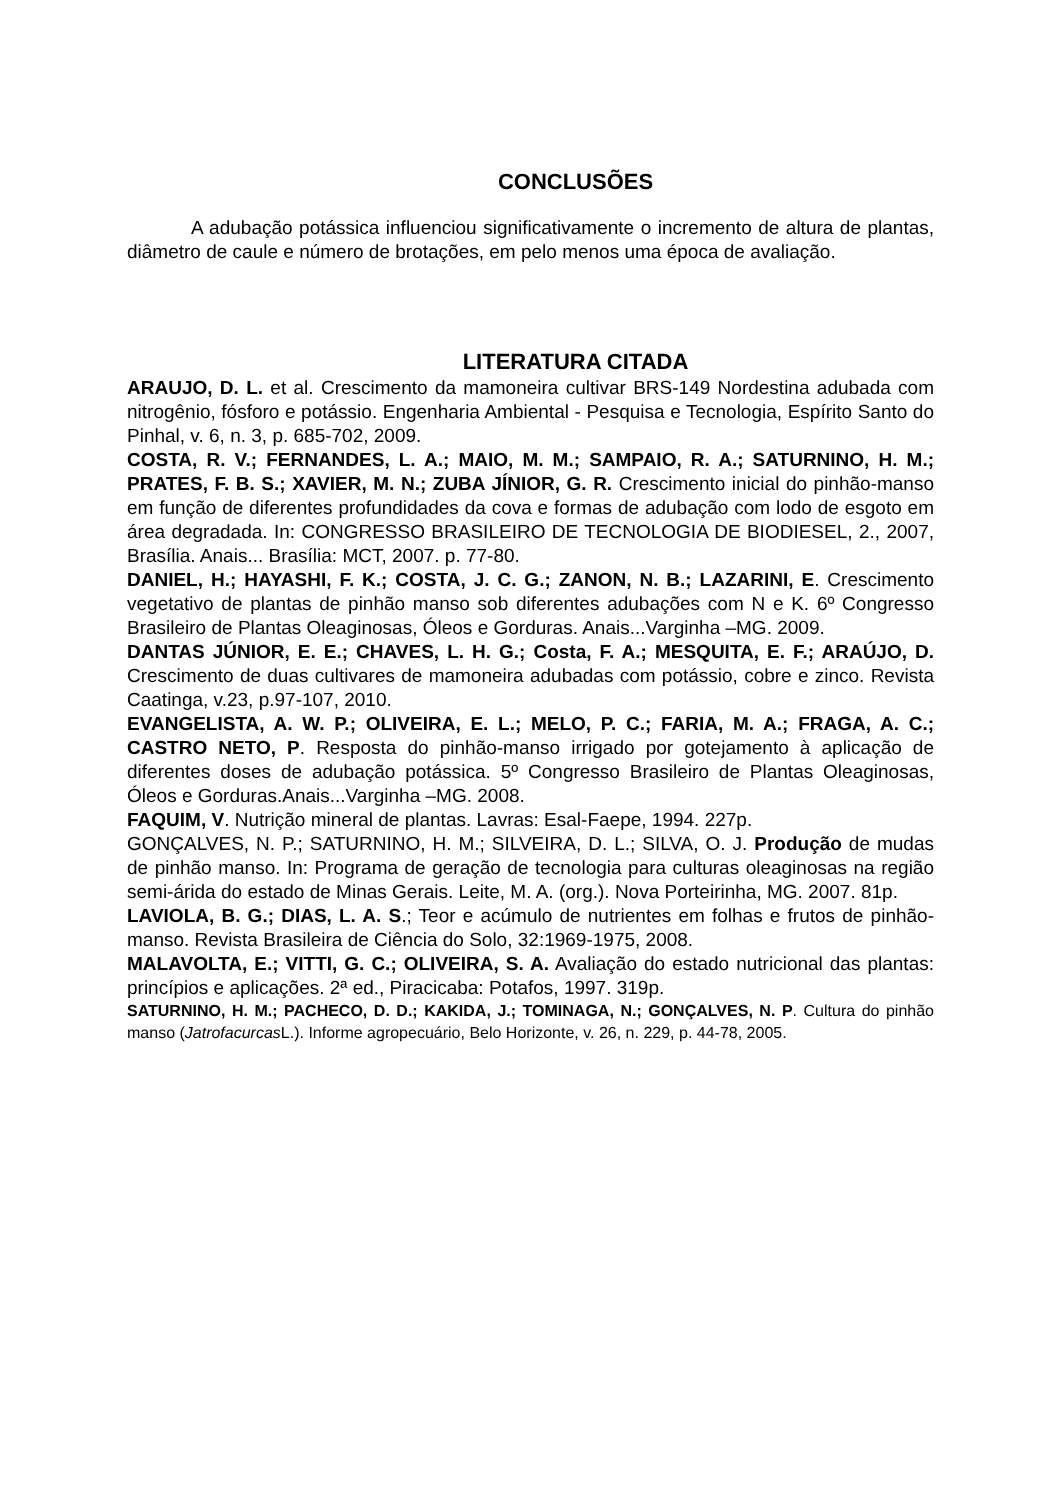CONCLUSÕES
A adubação potássica influenciou significativamente o incremento de altura de plantas, diâmetro de caule e número de brotações, em pelo menos uma época de avaliação.
LITERATURA CITADA
ARAUJO, D. L. et al. Crescimento da mamoneira cultivar BRS-149 Nordestina adubada com nitrogênio, fósforo e potássio. Engenharia Ambiental - Pesquisa e Tecnologia, Espírito Santo do Pinhal, v. 6, n. 3, p. 685-702, 2009.
COSTA, R. V.; FERNANDES, L. A.; MAIO, M. M.; SAMPAIO, R. A.; SATURNINO, H. M.; PRATES, F. B. S.; XAVIER, M. N.; ZUBA JÍNIOR, G. R. Crescimento inicial do pinhão-manso em função de diferentes profundidades da cova e formas de adubação com lodo de esgoto em área degradada. In: CONGRESSO BRASILEIRO DE TECNOLOGIA DE BIODIESEL, 2., 2007, Brasília. Anais... Brasília: MCT, 2007. p. 77-80.
DANIEL, H.; HAYASHI, F. K.; COSTA, J. C. G.; ZANON, N. B.; LAZARINI, E. Crescimento vegetativo de plantas de pinhão manso sob diferentes adubações com N e K. 6º Congresso Brasileiro de Plantas Oleaginosas, Óleos e Gorduras. Anais...Varginha –MG. 2009.
DANTAS JÚNIOR, E. E.; CHAVES, L. H. G.; Costa, F. A.; MESQUITA, E. F.; ARAÚJO, D. Crescimento de duas cultivares de mamoneira adubadas com potássio, cobre e zinco. Revista Caatinga, v.23, p.97-107, 2010.
EVANGELISTA, A. W. P.; OLIVEIRA, E. L.; MELO, P. C.; FARIA, M. A.; FRAGA, A. C.; CASTRO NETO, P. Resposta do pinhão-manso irrigado por gotejamento à aplicação de diferentes doses de adubação potássica. 5º Congresso Brasileiro de Plantas Oleaginosas, Óleos e Gorduras.Anais...Varginha –MG. 2008.
FAQUIM, V. Nutrição mineral de plantas. Lavras: Esal-Faepe, 1994. 227p.
GONÇALVES, N. P.; SATURNINO, H. M.; SILVEIRA, D. L.; SILVA, O. J. Produção de mudas de pinhão manso. In: Programa de geração de tecnologia para culturas oleaginosas na região semi-árida do estado de Minas Gerais. Leite, M. A. (org.). Nova Porteirinha, MG. 2007. 81p.
LAVIOLA, B. G.; DIAS, L. A. S.; Teor e acúmulo de nutrientes em folhas e frutos de pinhão-manso. Revista Brasileira de Ciência do Solo, 32:1969-1975, 2008.
MALAVOLTA, E.; VITTI, G. C.; OLIVEIRA, S. A. Avaliação do estado nutricional das plantas: princípios e aplicações. 2ª ed., Piracicaba: Potafos, 1997. 319p.
SATURNINO, H. M.; PACHECO, D. D.; KAKIDA, J.; TOMINAGA, N.; GONÇALVES, N. P. Cultura do pinhão manso (Jatrofacurcas L.). Informe agropecuário, Belo Horizonte, v. 26, n. 229, p. 44-78, 2005.